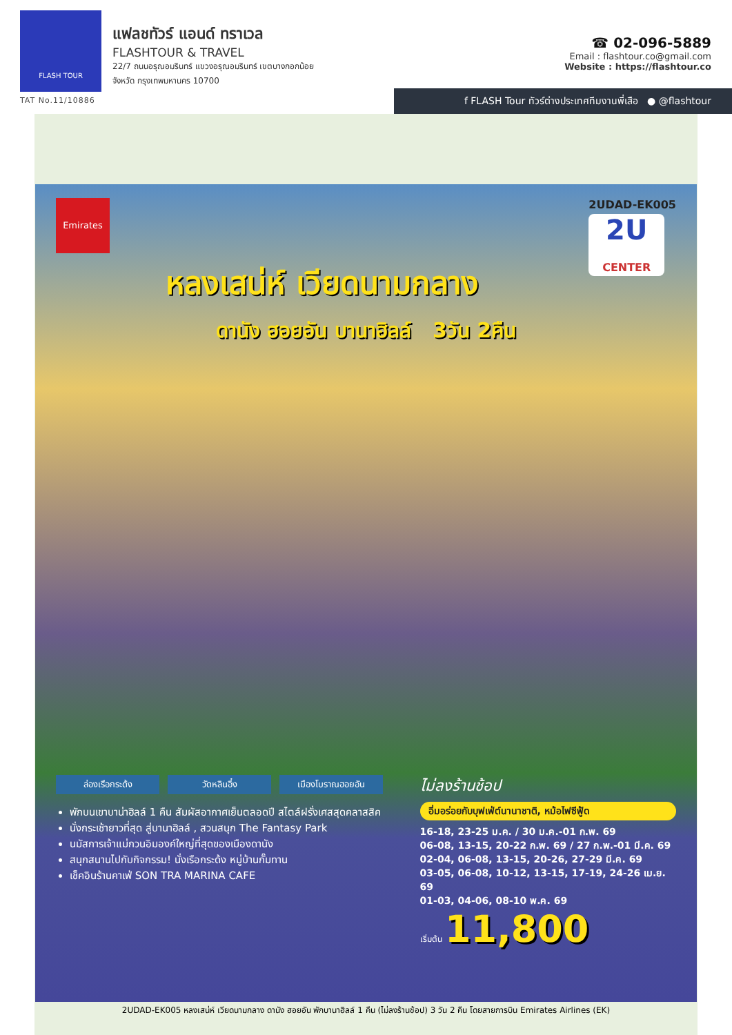FLASH TOUR
TAT No.11/10886
แฟลชทัวร์ แอนด์ ทราเวล
FLASHTOUR & TRAVEL
22/7 ถนนอรุณอมรินทร์ แขวงอรุณอมรินทร์ เขตบางกอกน้อย
จังหวัด กรุงเทพมหานคร 10700
☎ 02-096-5889
Email : flashtour.co@gmail.com
Website : https://flashtour.co
f FLASH Tour ทัวร์ต่างประเทศทีมงานพี่เสือ ● @flashtour
2UDAD-EK005
2U
CENTER
Emirates
หลงเสน่ห์ เวียดนามกลาง
ดานัง ฮอยอัน บานาฮิลล์ 3วัน 2คืน
ล่องเรือกระด้ง วัดหลินอึ๋ง เมืองโบราณฮอยอัน
พักบนเขาบาน่าฮิลล์ 1 คืน สัมผัสอากาศเย็นตลอดปี สไตล์ฝรั่งเศสสุดคลาสสิค
นั่งกระเช้ายาวที่สุด สู่บานาฮิลล์ , สวนสนุก The Fantasy Park
นมัสการเจ้าแม่กวนอิมองค์ใหญ่ที่สุดของเมืองดานัง
สนุกสนานไปกับกิจกรรม! นั่งเรือกระด้ง หมู่บ้านกั๊มทาน
เช็คอินร้านคาเฟ่ SON TRA MARINA CAFE
ไม่ลงร้านช้อป
อิ่มอร่อยกับบุฟเฟ่ต์นานาชาติ, หม้อไฟซีฟู้ด
16-18, 23-25 ม.ค. / 30 ม.ค.-01 ก.พ. 69
06-08, 13-15, 20-22 ก.พ. 69 / 27 ก.พ.-01 มี.ค. 69
02-04, 06-08, 13-15, 20-26, 27-29 มี.ค. 69
03-05, 06-08, 10-12, 13-15, 17-19, 24-26 เม.ย. 69
01-03, 04-06, 08-10 พ.ค. 69
เริ่มต้น 11,800
2UDAD-EK005 หลงเสน่ห์ เวียดนามกลาง ดานัง ฮอยอัน พักบานาฮิลล์ 1 คืน (ไม่ลงร้านช้อป) 3 วัน 2 คืน โดยสายการบิน Emirates Airlines (EK)